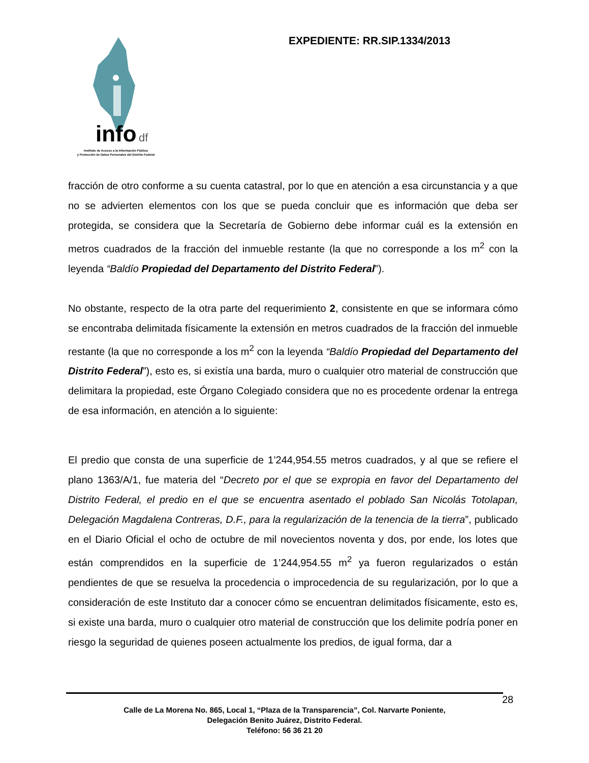info
df
Instituto de Acceso a la Información Pública
y Protección de Datos Personales del Distrito Federal
EXPEDIENTE: RR.SIP.1334/2013
fracción de otro conforme a su cuenta catastral, por lo que en atención a esa circunstancia y a que no se advierten elementos con los que se pueda concluir que es información que deba ser protegida, se considera que la Secretaría de Gobierno debe informar cuál es la extensión en metros cuadrados de la fracción del inmueble restante (la que no corresponde a los m<sup>2</sup> con la leyenda “Baldío Propiedad del Departamento del Distrito Federal”).
No obstante, respecto de la otra parte del requerimiento 2, consistente en que se informara cómo se encontraba delimitada físicamente la extensión en metros cuadrados de la fracción del inmueble restante (la que no corresponde a los m<sup>2</sup> con la leyenda “Baldío Propiedad del Departamento del Distrito Federal”), esto es, si existía una barda, muro o cualquier otro material de construcción que delimitara la propiedad, este Órgano Colegiado considera que no es procedente ordenar la entrega de esa información, en atención a lo siguiente:
El predio que consta de una superficie de 1’244,954.55 metros cuadrados, y al que se refiere el plano 1363/A/1, fue materia del “Decreto por el que se expropia en favor del Departamento del Distrito Federal, el predio en el que se encuentra asentado el poblado San Nicolás Totolapan, Delegación Magdalena Contreras, D.F., para la regularización de la tenencia de la tierra”, publicado en el Diario Oficial el ocho de octubre de mil novecientos noventa y dos, por ende, los lotes que están comprendidos en la superficie de 1’244,954.55 m<sup>2</sup> ya fueron regularizados o están pendientes de que se resuelva la procedencia o improcedencia de su regularización, por lo que a consideración de este Instituto dar a conocer cómo se encuentran delimitados físicamente, esto es, si existe una barda, muro o cualquier otro material de construcción que los delimite podría poner en riesgo la seguridad de quienes poseen actualmente los predios, de igual forma, dar a
Calle de La Morena No. 865, Local 1, “Plaza de la Transparencia”, Col. Narvarte Poniente,
Delegación Benito Juárez, Distrito Federal.
Teléfono: 56 36 21 20
28